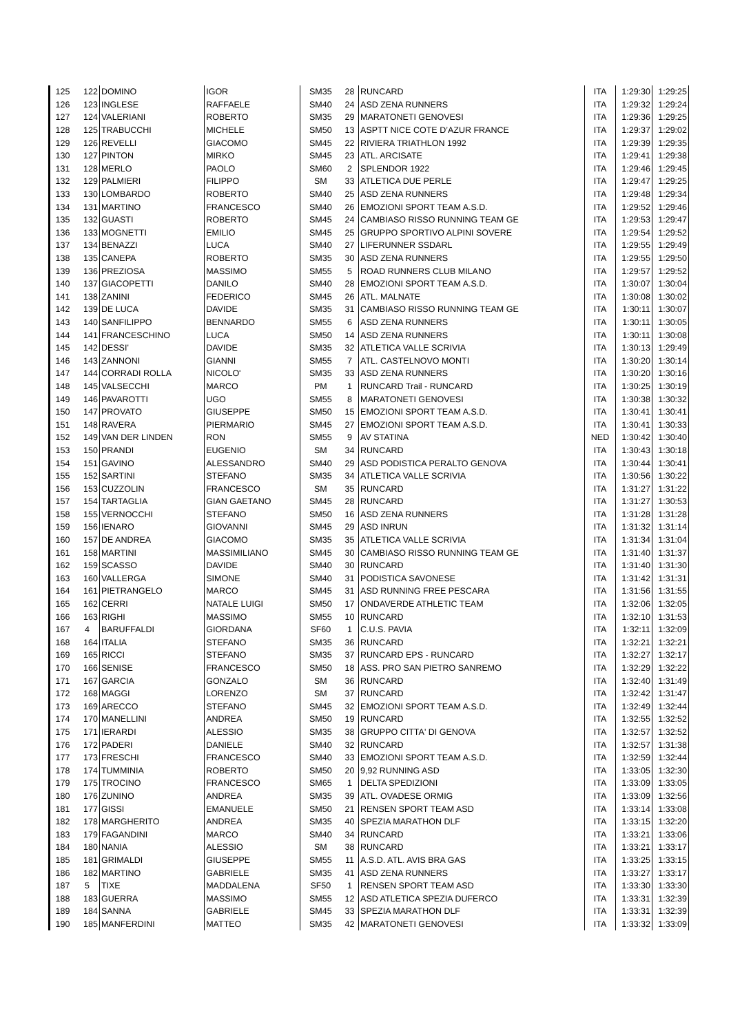| 125 | 122 | DOMINO | IGOR | SM35 | 28 | RUNCARD | ITA | 1:29:30 | 1:29:25 |
| 126 | 123 | INGLESE | RAFFAELE | SM40 | 24 | ASD ZENA RUNNERS | ITA | 1:29:32 | 1:29:24 |
| 127 | 124 | VALERIANI | ROBERTO | SM35 | 29 | MARATONETI GENOVESI | ITA | 1:29:36 | 1:29:25 |
| 128 | 125 | TRABUCCHI | MICHELE | SM50 | 13 | ASPTT NICE COTE D’AZUR FRANCE | ITA | 1:29:37 | 1:29:02 |
| 129 | 126 | REVELLI | GIACOMO | SM45 | 22 | RIVIERA TRIATHLON 1992 | ITA | 1:29:39 | 1:29:35 |
| 130 | 127 | PINTON | MIRKO | SM45 | 23 | ATL. ARCISATE | ITA | 1:29:41 | 1:29:38 |
| 131 | 128 | MERLO | PAOLO | SM60 | 2 | SPLENDOR 1922 | ITA | 1:29:46 | 1:29:45 |
| 132 | 129 | PALMIERI | FILIPPO | SM | 33 | ATLETICA DUE PERLE | ITA | 1:29:47 | 1:29:25 |
| 133 | 130 | LOMBARDO | ROBERTO | SM40 | 25 | ASD ZENA RUNNERS | ITA | 1:29:48 | 1:29:34 |
| 134 | 131 | MARTINO | FRANCESCO | SM40 | 26 | EMOZIONI SPORT TEAM A.S.D. | ITA | 1:29:52 | 1:29:46 |
| 135 | 132 | GUASTI | ROBERTO | SM45 | 24 | CAMBIASO RISSO RUNNING TEAM GE | ITA | 1:29:53 | 1:29:47 |
| 136 | 133 | MOGNETTI | EMILIO | SM45 | 25 | GRUPPO SPORTIVO ALPINI SOVERE | ITA | 1:29:54 | 1:29:52 |
| 137 | 134 | BENAZZI | LUCA | SM40 | 27 | LIFERUNNER SSDARL | ITA | 1:29:55 | 1:29:49 |
| 138 | 135 | CANEPA | ROBERTO | SM35 | 30 | ASD ZENA RUNNERS | ITA | 1:29:55 | 1:29:50 |
| 139 | 136 | PREZIOSA | MASSIMO | SM55 | 5 | ROAD RUNNERS CLUB MILANO | ITA | 1:29:57 | 1:29:52 |
| 140 | 137 | GIACOPETTI | DANILO | SM40 | 28 | EMOZIONI SPORT TEAM A.S.D. | ITA | 1:30:07 | 1:30:04 |
| 141 | 138 | ZANINI | FEDERICO | SM45 | 26 | ATL. MALNATE | ITA | 1:30:08 | 1:30:02 |
| 142 | 139 | DE LUCA | DAVIDE | SM35 | 31 | CAMBIASO RISSO RUNNING TEAM GE | ITA | 1:30:11 | 1:30:07 |
| 143 | 140 | SANFILIPPO | BENNARDO | SM55 | 6 | ASD ZENA RUNNERS | ITA | 1:30:11 | 1:30:05 |
| 144 | 141 | FRANCESCHINO | LUCA | SM50 | 14 | ASD ZENA RUNNERS | ITA | 1:30:11 | 1:30:08 |
| 145 | 142 | DESSI' | DAVIDE | SM35 | 32 | ATLETICA VALLE SCRIVIA | ITA | 1:30:13 | 1:29:49 |
| 146 | 143 | ZANNONI | GIANNI | SM55 | 7 | ATL. CASTELNOVO MONTI | ITA | 1:30:20 | 1:30:14 |
| 147 | 144 | CORRADI ROLLA | NICOLO' | SM35 | 33 | ASD ZENA RUNNERS | ITA | 1:30:20 | 1:30:16 |
| 148 | 145 | VALSECCHI | MARCO | PM | 1 | RUNCARD Trail - RUNCARD | ITA | 1:30:25 | 1:30:19 |
| 149 | 146 | PAVAROTTI | UGO | SM55 | 8 | MARATONETI GENOVESI | ITA | 1:30:38 | 1:30:32 |
| 150 | 147 | PROVATO | GIUSEPPE | SM50 | 15 | EMOZIONI SPORT TEAM A.S.D. | ITA | 1:30:41 | 1:30:41 |
| 151 | 148 | RAVERA | PIERMARIO | SM45 | 27 | EMOZIONI SPORT TEAM A.S.D. | ITA | 1:30:41 | 1:30:33 |
| 152 | 149 | VAN DER LINDEN | RON | SM55 | 9 | AV STATINA | NED | 1:30:42 | 1:30:40 |
| 153 | 150 | PRANDI | EUGENIO | SM | 34 | RUNCARD | ITA | 1:30:43 | 1:30:18 |
| 154 | 151 | GAVINO | ALESSANDRO | SM40 | 29 | ASD PODISTICA PERALTO GENOVA | ITA | 1:30:44 | 1:30:41 |
| 155 | 152 | SARTINI | STEFANO | SM35 | 34 | ATLETICA VALLE SCRIVIA | ITA | 1:30:56 | 1:30:22 |
| 156 | 153 | CUZZOLIN | FRANCESCO | SM | 35 | RUNCARD | ITA | 1:31:27 | 1:31:22 |
| 157 | 154 | TARTAGLIA | GIAN GAETANO | SM45 | 28 | RUNCARD | ITA | 1:31:27 | 1:30:53 |
| 158 | 155 | VERNOCCHI | STEFANO | SM50 | 16 | ASD ZENA RUNNERS | ITA | 1:31:28 | 1:31:28 |
| 159 | 156 | IENARO | GIOVANNI | SM45 | 29 | ASD INRUN | ITA | 1:31:32 | 1:31:14 |
| 160 | 157 | DE ANDREA | GIACOMO | SM35 | 35 | ATLETICA VALLE SCRIVIA | ITA | 1:31:34 | 1:31:04 |
| 161 | 158 | MARTINI | MASSIMILIANO | SM45 | 30 | CAMBIASO RISSO RUNNING TEAM GE | ITA | 1:31:40 | 1:31:37 |
| 162 | 159 | SCASSO | DAVIDE | SM40 | 30 | RUNCARD | ITA | 1:31:40 | 1:31:30 |
| 163 | 160 | VALLERGA | SIMONE | SM40 | 31 | PODISTICA SAVONESE | ITA | 1:31:42 | 1:31:31 |
| 164 | 161 | PIETRANGELO | MARCO | SM45 | 31 | ASD RUNNING FREE PESCARA | ITA | 1:31:56 | 1:31:55 |
| 165 | 162 | CERRI | NATALE LUIGI | SM50 | 17 | ONDAVERDE ATHLETIC TEAM | ITA | 1:32:06 | 1:32:05 |
| 166 | 163 | RIGHI | MASSIMO | SM55 | 10 | RUNCARD | ITA | 1:32:10 | 1:31:53 |
| 167 | 4 | BARUFFALDI | GIORDANA | SF60 | 1 | C.U.S. PAVIA | ITA | 1:32:11 | 1:32:09 |
| 168 | 164 | ITALIA | STEFANO | SM35 | 36 | RUNCARD | ITA | 1:32:21 | 1:32:21 |
| 169 | 165 | RICCI | STEFANO | SM35 | 37 | RUNCARD EPS - RUNCARD | ITA | 1:32:27 | 1:32:17 |
| 170 | 166 | SENISE | FRANCESCO | SM50 | 18 | ASS. PRO SAN PIETRO SANREMO | ITA | 1:32:29 | 1:32:22 |
| 171 | 167 | GARCIA | GONZALO | SM | 36 | RUNCARD | ITA | 1:32:40 | 1:31:49 |
| 172 | 168 | MAGGI | LORENZO | SM | 37 | RUNCARD | ITA | 1:32:42 | 1:31:47 |
| 173 | 169 | ARECCO | STEFANO | SM45 | 32 | EMOZIONI SPORT TEAM A.S.D. | ITA | 1:32:49 | 1:32:44 |
| 174 | 170 | MANELLINI | ANDREA | SM50 | 19 | RUNCARD | ITA | 1:32:55 | 1:32:52 |
| 175 | 171 | IERARDI | ALESSIO | SM35 | 38 | GRUPPO CITTA' DI GENOVA | ITA | 1:32:57 | 1:32:52 |
| 176 | 172 | PADERI | DANIELE | SM40 | 32 | RUNCARD | ITA | 1:32:57 | 1:31:38 |
| 177 | 173 | FRESCHI | FRANCESCO | SM40 | 33 | EMOZIONI SPORT TEAM A.S.D. | ITA | 1:32:59 | 1:32:44 |
| 178 | 174 | TUMMINIA | ROBERTO | SM50 | 20 | 9,92 RUNNING ASD | ITA | 1:33:05 | 1:32:30 |
| 179 | 175 | TROCINO | FRANCESCO | SM65 | 1 | DELTA SPEDIZIONI | ITA | 1:33:09 | 1:33:05 |
| 180 | 176 | ZUNINO | ANDREA | SM35 | 39 | ATL. OVADESE ORMIG | ITA | 1:33:09 | 1:32:56 |
| 181 | 177 | GISSI | EMANUELE | SM50 | 21 | RENSEN SPORT TEAM ASD | ITA | 1:33:14 | 1:33:08 |
| 182 | 178 | MARGHERITO | ANDREA | SM35 | 40 | SPEZIA MARATHON DLF | ITA | 1:33:15 | 1:32:20 |
| 183 | 179 | FAGANDINI | MARCO | SM40 | 34 | RUNCARD | ITA | 1:33:21 | 1:33:06 |
| 184 | 180 | NANIA | ALESSIO | SM | 38 | RUNCARD | ITA | 1:33:21 | 1:33:17 |
| 185 | 181 | GRIMALDI | GIUSEPPE | SM55 | 11 | A.S.D. ATL. AVIS BRA GAS | ITA | 1:33:25 | 1:33:15 |
| 186 | 182 | MARTINO | GABRIELE | SM35 | 41 | ASD ZENA RUNNERS | ITA | 1:33:27 | 1:33:17 |
| 187 | 5 | TIXE | MADDALENA | SF50 | 1 | RENSEN SPORT TEAM ASD | ITA | 1:33:30 | 1:33:30 |
| 188 | 183 | GUERRA | MASSIMO | SM55 | 12 | ASD ATLETICA SPEZIA DUFERCO | ITA | 1:33:31 | 1:32:39 |
| 189 | 184 | SANNA | GABRIELE | SM45 | 33 | SPEZIA MARATHON DLF | ITA | 1:33:31 | 1:32:39 |
| 190 | 185 | MANFERDINI | MATTEO | SM35 | 42 | MARATONETI GENOVESI | ITA | 1:33:32 | 1:33:09 |